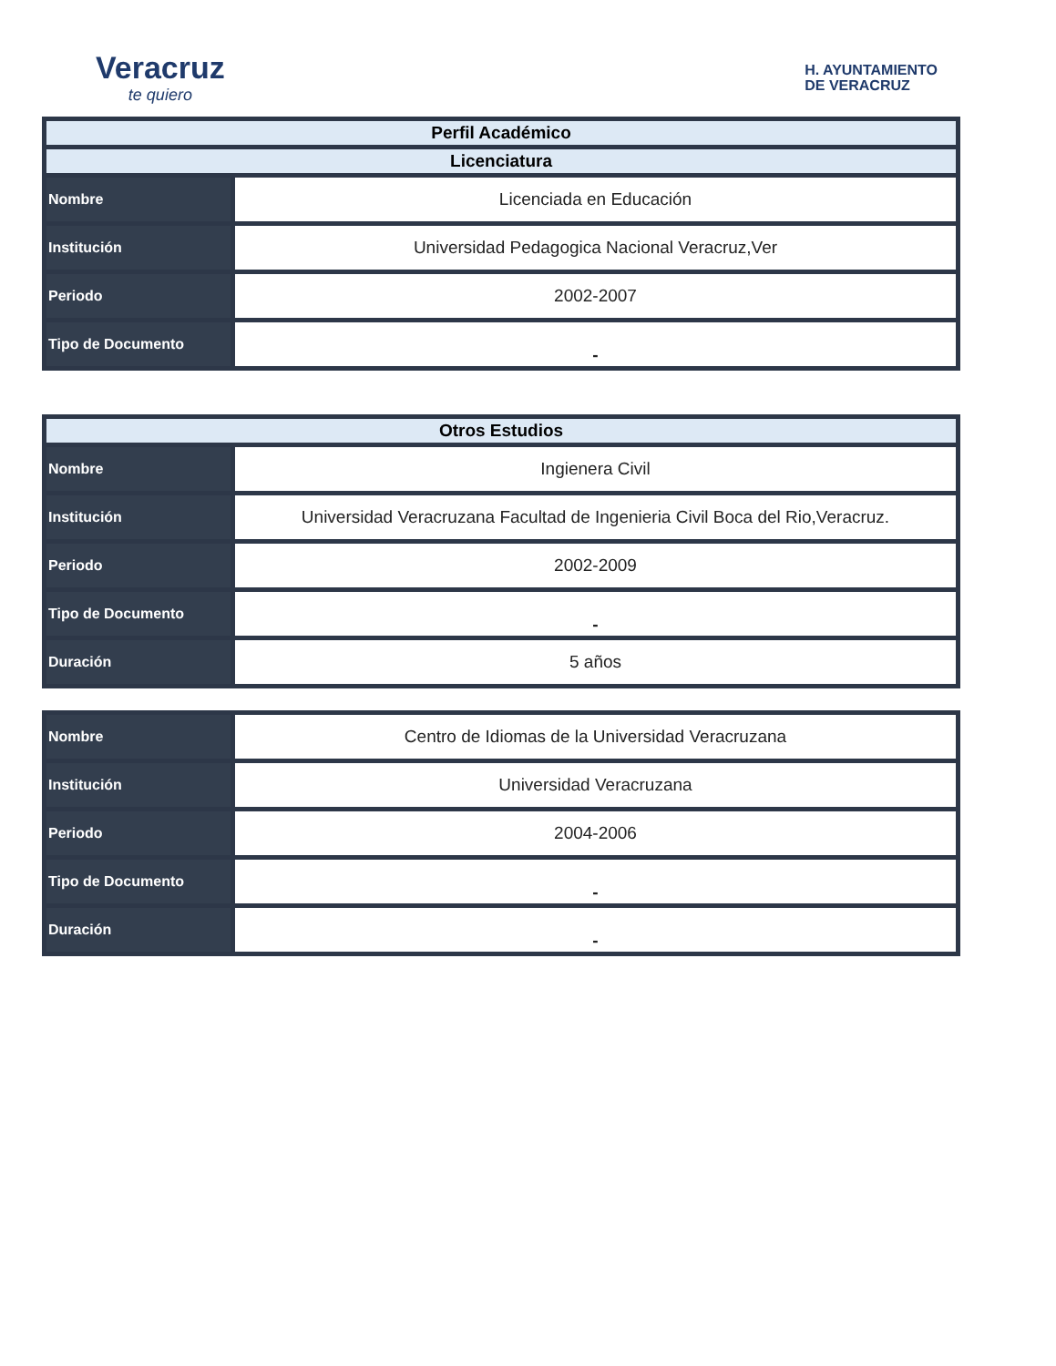Veracruz
te quiero
H. AYUNTAMIENTO
DE VERACRUZ
| Perfil Académico | |
| --- | --- |
| Licenciatura | |
| Nombre | Licenciada en Educación |
| Institución | Universidad Pedagogica Nacional Veracruz,Ver |
| Periodo | 2002-2007 |
| Tipo de Documento | - |
| Otros Estudios | |
| --- | --- |
| Nombre | Ingienera Civil |
| Institución | Universidad Veracruzana Facultad de Ingenieria Civil Boca del Rio,Veracruz. |
| Periodo | 2002-2009 |
| Tipo de Documento | - |
| Duración | 5 años |
| Nombre | Centro de Idiomas de la Universidad Veracruzana |
| Institución | Universidad Veracruzana |
| Periodo | 2004-2006 |
| Tipo de Documento | - |
| Duración | - |